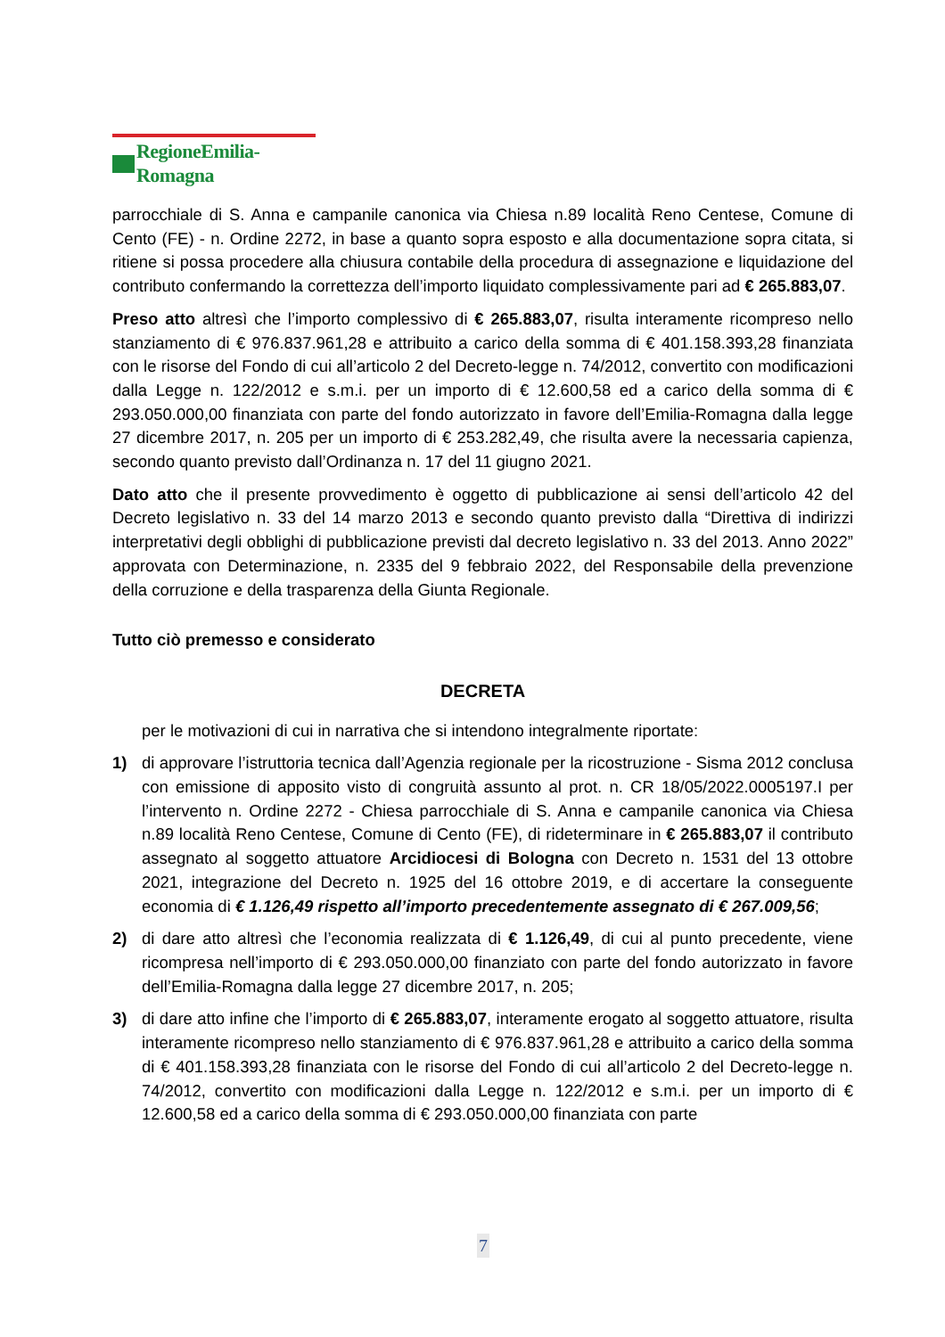RegioneEmilia-Romagna
parrocchiale di S. Anna e campanile canonica via Chiesa n.89 località Reno Centese, Comune di Cento (FE) - n. Ordine 2272, in base a quanto sopra esposto e alla documentazione sopra citata, si ritiene si possa procedere alla chiusura contabile della procedura di assegnazione e liquidazione del contributo confermando la correttezza dell’importo liquidato complessivamente pari ad € 265.883,07.
Preso atto altresì che l’importo complessivo di € 265.883,07, risulta interamente ricompreso nello stanziamento di € 976.837.961,28 e attribuito a carico della somma di € 401.158.393,28 finanziata con le risorse del Fondo di cui all’articolo 2 del Decreto-legge n. 74/2012, convertito con modificazioni dalla Legge n. 122/2012 e s.m.i. per un importo di € 12.600,58 ed a carico della somma di € 293.050.000,00 finanziata con parte del fondo autorizzato in favore dell’Emilia-Romagna dalla legge 27 dicembre 2017, n. 205 per un importo di € 253.282,49, che risulta avere la necessaria capienza, secondo quanto previsto dall’Ordinanza n. 17 del 11 giugno 2021.
Dato atto che il presente provvedimento è oggetto di pubblicazione ai sensi dell’articolo 42 del Decreto legislativo n. 33 del 14 marzo 2013 e secondo quanto previsto dalla “Direttiva di indirizzi interpretativi degli obblighi di pubblicazione previsti dal decreto legislativo n. 33 del 2013. Anno 2022” approvata con Determinazione, n. 2335 del 9 febbraio 2022, del Responsabile della prevenzione della corruzione e della trasparenza della Giunta Regionale.
Tutto ciò premesso e considerato
DECRETA
per le motivazioni di cui in narrativa che si intendono integralmente riportate:
1) di approvare l’istruttoria tecnica dall’Agenzia regionale per la ricostruzione - Sisma 2012 conclusa con emissione di apposito visto di congruità assunto al prot. n. CR 18/05/2022.0005197.I per l’intervento n. Ordine 2272 - Chiesa parrocchiale di S. Anna e campanile canonica via Chiesa n.89 località Reno Centese, Comune di Cento (FE), di rideterminare in € 265.883,07 il contributo assegnato al soggetto attuatore Arcidiocesi di Bologna con Decreto n. 1531 del 13 ottobre 2021, integrazione del Decreto n. 1925 del 16 ottobre 2019, e di accertare la conseguente economia di € 1.126,49 rispetto all’importo precedentemente assegnato di € 267.009,56;
2) di dare atto altresì che l’economia realizzata di € 1.126,49, di cui al punto precedente, viene ricompresa nell’importo di € 293.050.000,00 finanziato con parte del fondo autorizzato in favore dell’Emilia-Romagna dalla legge 27 dicembre 2017, n. 205;
3) di dare atto infine che l’importo di € 265.883,07, interamente erogato al soggetto attuatore, risulta interamente ricompreso nello stanziamento di € 976.837.961,28 e attribuito a carico della somma di € 401.158.393,28 finanziata con le risorse del Fondo di cui all’articolo 2 del Decreto-legge n. 74/2012, convertito con modificazioni dalla Legge n. 122/2012 e s.m.i. per un importo di € 12.600,58 ed a carico della somma di € 293.050.000,00 finanziata con parte
7